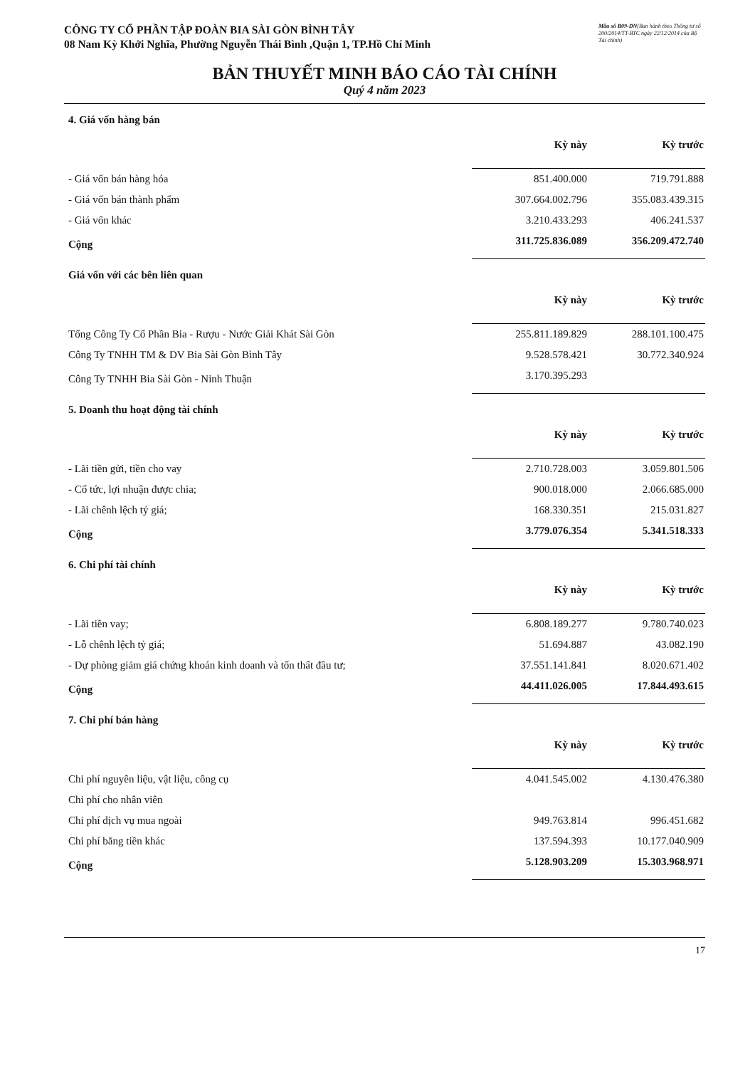CÔNG TY CỔ PHẦN TẬP ĐOÀN BIA SÀI GÒN BÌNH TÂY
08 Nam Kỳ Khởi Nghĩa, Phường Nguyễn Thái Bình ,Quận 1, TP.Hồ Chí Minh
Mẫu số B09-DN(Ban hành theo Thông tư số 200/2014/TT-BTC ngày 22/12/2014 của Bộ Tài chính)
BẢN THUYẾT MINH BÁO CÁO TÀI CHÍNH
Quý 4 năm 2023
4. Giá vốn hàng bán
| | Kỳ này | Kỳ trước |
| --- | --- | --- |
| - Giá vốn bán hàng hóa | 851.400.000 | 719.791.888 |
| - Giá vốn bán thành phẩm | 307.664.002.796 | 355.083.439.315 |
| - Giá vốn khác | 3.210.433.293 | 406.241.537 |
| Cộng | 311.725.836.089 | 356.209.472.740 |
Giá vốn với các bên liên quan
| | Kỳ này | Kỳ trước |
| --- | --- | --- |
| Tổng Công Ty Cổ Phần Bia - Rượu - Nước Giải Khát Sài Gòn | 255.811.189.829 | 288.101.100.475 |
| Công Ty TNHH TM & DV Bia Sài Gòn Bình Tây | 9.528.578.421 | 30.772.340.924 |
| Công Ty TNHH Bia Sài Gòn - Ninh Thuận | 3.170.395.293 | |
5. Doanh thu hoạt động tài chính
| | Kỳ này | Kỳ trước |
| --- | --- | --- |
| - Lãi tiền gửi, tiền cho vay | 2.710.728.003 | 3.059.801.506 |
| - Cổ tức, lợi nhuận được chia; | 900.018.000 | 2.066.685.000 |
| - Lãi chênh lệch tỷ giá; | 168.330.351 | 215.031.827 |
| Cộng | 3.779.076.354 | 5.341.518.333 |
6. Chi phí tài chính
| | Kỳ này | Kỳ trước |
| --- | --- | --- |
| - Lãi tiền vay; | 6.808.189.277 | 9.780.740.023 |
| - Lỗ chênh lệch tỷ giá; | 51.694.887 | 43.082.190 |
| - Dự phòng giảm giá chứng khoán kinh doanh và tổn thất đầu tư; | 37.551.141.841 | 8.020.671.402 |
| Cộng | 44.411.026.005 | 17.844.493.615 |
7. Chi phí bán hàng
| | Kỳ này | Kỳ trước |
| --- | --- | --- |
| Chi phí nguyên liệu, vật liệu, công cụ | 4.041.545.002 | 4.130.476.380 |
| Chi phí cho nhân viên | | |
| Chi phí dịch vụ mua ngoài | 949.763.814 | 996.451.682 |
| Chi phí bằng tiền khác | 137.594.393 | 10.177.040.909 |
| Cộng | 5.128.903.209 | 15.303.968.971 |
17